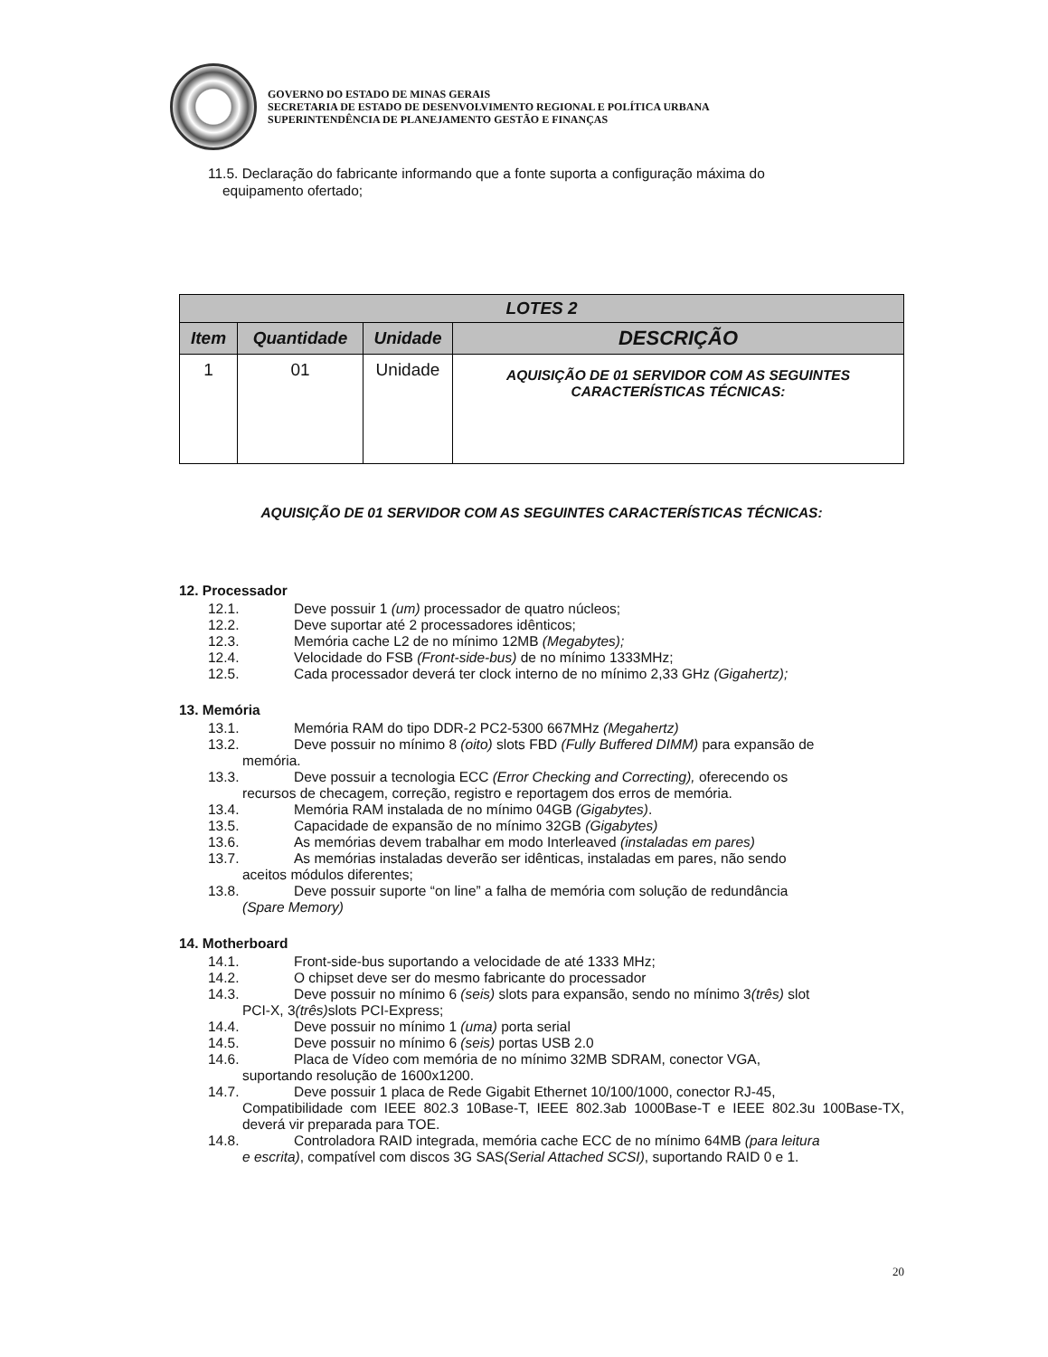GOVERNO DO ESTADO DE MINAS GERAIS
SECRETARIA DE ESTADO DE DESENVOLVIMENTO REGIONAL E POLÍTICA URBANA
SUPERINTENDÊNCIA DE PLANEJAMENTO GESTÃO E FINANÇAS
11.5. Declaração do fabricante informando que a fonte suporta a configuração máxima do
equipamento ofertado;
| LOTES 2 | | | |
| --- | --- | --- | --- |
| Item | Quantidade | Unidade | DESCRIÇÃO |
| 1 | 01 | Unidade | AQUISIÇÃO DE 01 SERVIDOR COM AS SEGUINTES CARACTERÍSTICAS TÉCNICAS: |
AQUISIÇÃO DE 01 SERVIDOR COM AS SEGUINTES CARACTERÍSTICAS TÉCNICAS:
12. Processador
12.1. Deve possuir 1 (um) processador de quatro núcleos;
12.2. Deve suportar até 2 processadores idênticos;
12.3. Memória cache L2 de no mínimo 12MB (Megabytes);
12.4. Velocidade do FSB (Front-side-bus) de no mínimo 1333MHz;
12.5. Cada processador deverá ter clock interno de no mínimo 2,33 GHz (Gigahertz);
13. Memória
13.1. Memória RAM do tipo DDR-2 PC2-5300 667MHz (Megahertz)
13.2. Deve possuir no mínimo 8 (oito) slots FBD (Fully Buffered DIMM) para expansão de
memória.
13.3. Deve possuir a tecnologia ECC (Error Checking and Correcting), oferecendo os
recursos de checagem, correção, registro e reportagem dos erros de memória.
13.4. Memória RAM instalada de no mínimo 04GB (Gigabytes).
13.5. Capacidade de expansão de no mínimo 32GB (Gigabytes)
13.6. As memórias devem trabalhar em modo Interleaved (instaladas em pares)
13.7. As memórias instaladas deverão ser idênticas, instaladas em pares, não sendo
aceitos módulos diferentes;
13.8. Deve possuir suporte “on line” a falha de memória com solução de redundância
(Spare Memory)
14. Motherboard
14.1. Front-side-bus suportando a velocidade de até 1333 MHz;
14.2. O chipset deve ser do mesmo fabricante do processador
14.3. Deve possuir no mínimo 6 (seis) slots para expansão, sendo no mínimo 3(três) slot
PCI-X, 3 (três) slots PCI-Express;
14.4. Deve possuir no mínimo 1 (uma) porta serial
14.5. Deve possuir no mínimo 6 (seis) portas USB 2.0
14.6. Placa de Vídeo com memória de no mínimo 32MB SDRAM, conector VGA,
suportando resolução de 1600x1200.
14.7. Deve possuir 1 placa de Rede Gigabit Ethernet 10/100/1000, conector RJ-45,
Compatibilidade com IEEE 802.3 10Base-T, IEEE 802.3ab 1000Base-T e IEEE 802.3u 100Base-TX, deverá vir preparada para TOE.
14.8. Controladora RAID integrada, memória cache ECC de no mínimo 64MB (para leitura
e escrita), compatível com discos 3G SAS (Serial Attached SCSI), suportando RAID 0 e 1.
20